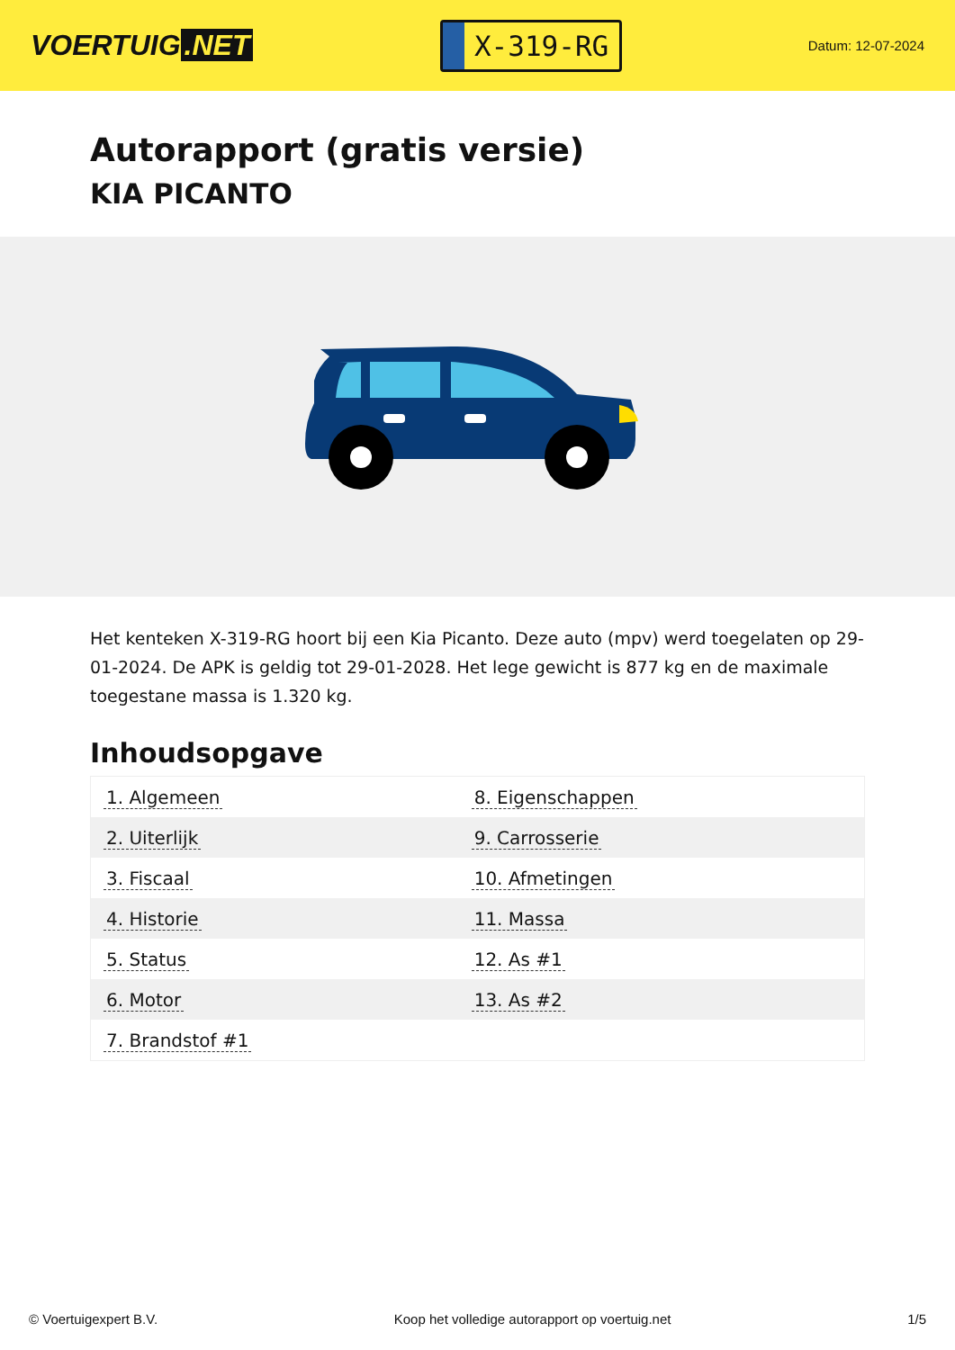VOERTUIG.NET
X-319-RG
Datum: 12-07-2024
Autorapport (gratis versie)
KIA PICANTO
Het kenteken X-319-RG hoort bij een Kia Picanto. Deze auto (mpv) werd toegelaten op 29-01-2024. De APK is geldig tot 29-01-2028. Het lege gewicht is 877 kg en de maximale toegestane massa is 1.320 kg.
Inhoudsopgave
| 1. Algemeen | 8. Eigenschappen |
| 2. Uiterlijk | 9. Carrosserie |
| 3. Fiscaal | 10. Afmetingen |
| 4. Historie | 11. Massa |
| 5. Status | 12. As #1 |
| 6. Motor | 13. As #2 |
| 7. Brandstof #1 | |
© Voertuigexpert B.V. Koop het volledige autorapport op voertuig.net 1/5